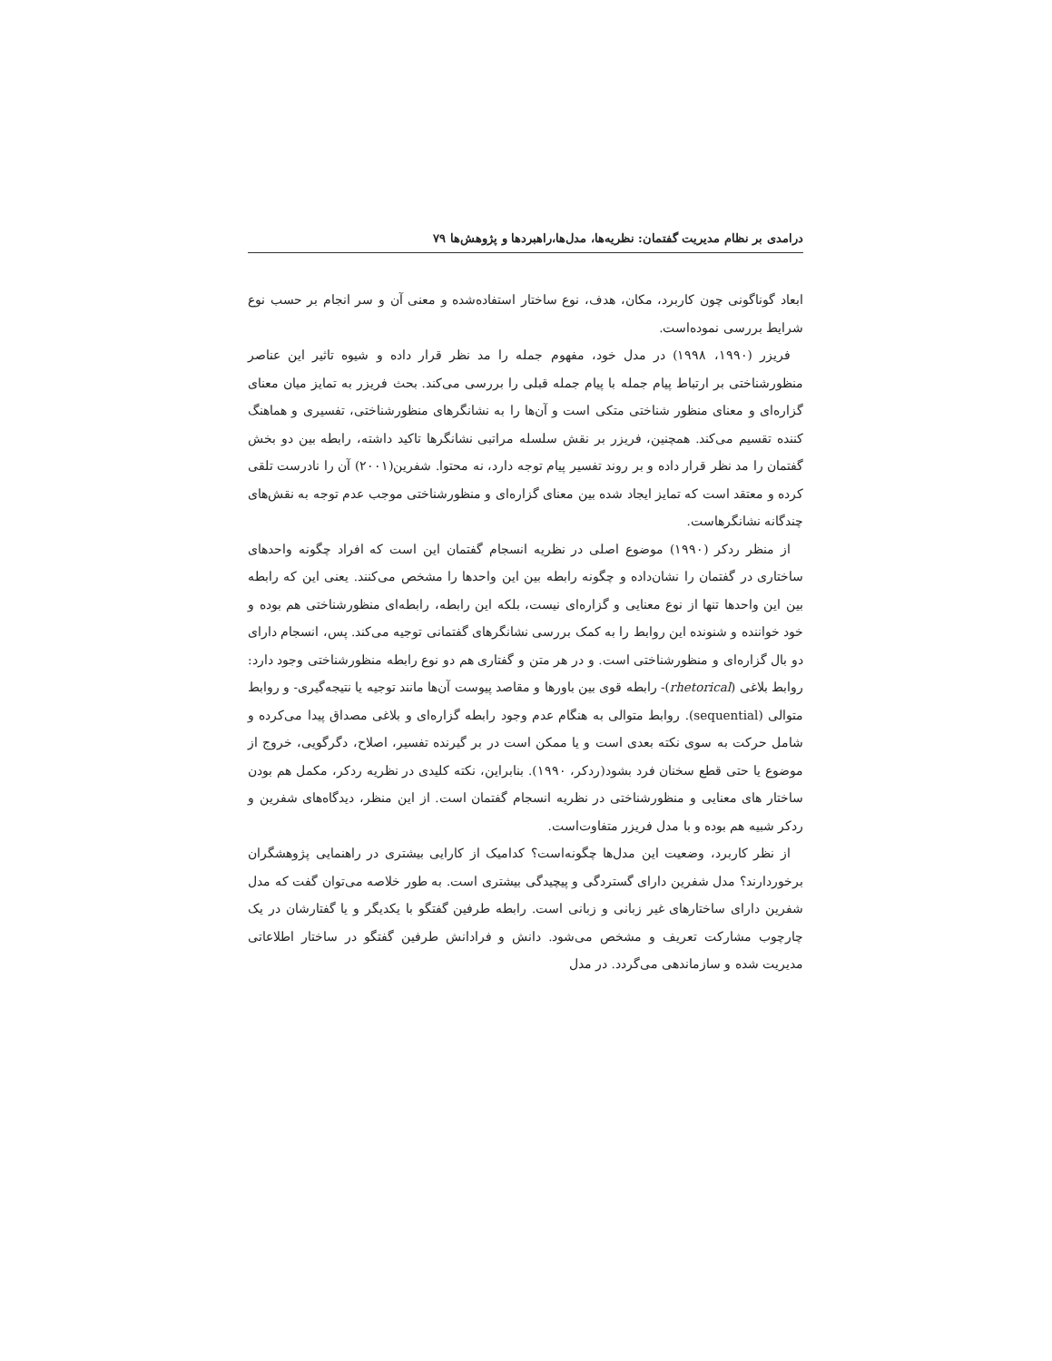درامدی بر نظام مدیریت گفتمان: نظریه‌ها، مدل‌ها،راهبردها و پژوهش‌ها ۷۹
ابعاد گوناگونی چون کاربرد، مکان، هدف، نوع ساختار استفاده‌شده و معنی آن و سر انجام بر حسب نوع شرایط بررسی نموده‌است.
فریزر (۱۹۹۰، ۱۹۹۸) در مدل خود، مفهوم جمله را مد نظر قرار داده و شیوه تاثیر این عناصر منظورشناختی بر ارتباط پیام جمله با پیام جمله قبلی را بررسی می‌کند. بحث فریزر به تمایز میان معنای گزاره‌ای و معنای منظور شناختی متکی است و آن‌ها را به نشانگرهای منظورشناختی، تفسیری و هماهنگ کننده تقسیم می‌کند. همچنین، فریزر بر نقش سلسله مراتبی نشانگرها تاکید داشته، رابطه بین دو بخش گفتمان را مد نظر قرار داده و بر روند تفسیر پیام توجه دارد، نه محتوا. شفرین(۲۰۰۱) آن را نادرست تلقی کرده و معتقد است که تمایز ایجاد شده بین معنای گزاره‌ای و منظورشناختی موجب عدم توجه به نقش‌های چندگانه نشانگرهاست.
از منظر ردکر (۱۹۹۰) موضوع اصلی در نظریه انسجام گفتمان این است که افراد چگونه واحدهای ساختاری در گفتمان را نشان‌داده و چگونه رابطه بین این واحدها را مشخص می‌کنند. یعنی این که رابطه بین این واحدها تنها از نوع معنایی و گزاره‌ای نیست، بلکه این رابطه، رابطه‌ای منظورشناختی هم بوده و خود خواننده و شنونده این روابط را به کمک بررسی نشانگرهای گفتمانی توجیه می‌کند. پس، انسجام دارای دو بال گزاره‌ای و منظورشناختی است. و در هر متن و گفتاری هم دو نوع رابطه منظورشناختی وجود دارد: روابط بلاغی (rhetorical)- رابطه قوی بین باورها و مقاصد پیوست آن‌ها مانند توجیه یا نتیجه‌گیری- و روابط متوالی (sequential). روابط متوالی به هنگام عدم وجود رابطه گزاره‌ای و بلاغی مصداق پیدا می‌کرده و شامل حرکت به سوی نکته بعدی است و یا ممکن است در بر گیرنده تفسیر، اصلاح، دگرگویی، خروج از موضوع یا حتی قطع سخنان فرد بشود(ردکر، ۱۹۹۰). بنابراین، نکته کلیدی در نظریه ردکر، مکمل هم بودن ساختار های معنایی و منظورشناختی در نظریه انسجام گفتمان است. از این منظر، دیدگاه‌های شفرین و ردکر شبیه هم بوده و با مدل فریزر متفاوت‌است.
از نظر کاربرد، وضعیت این مدل‌ها چگونه‌است؟ کدامیک از کارایی بیشتری در راهنمایی پژوهشگران برخوردارند؟ مدل شفرین دارای گستردگی و پیچیدگی بیشتری است. به طور خلاصه می‌توان گفت که مدل شفرین دارای ساختارهای غیر زبانی و زبانی است. رابطه طرفین گفتگو با یکدیگر و یا گفتارشان در یک چارچوب مشارکت تعریف و مشخص می‌شود. دانش و فرادانش طرفین گفتگو در ساختار اطلاعاتی مدیریت شده و سازماندهی می‌گردد. در مدل